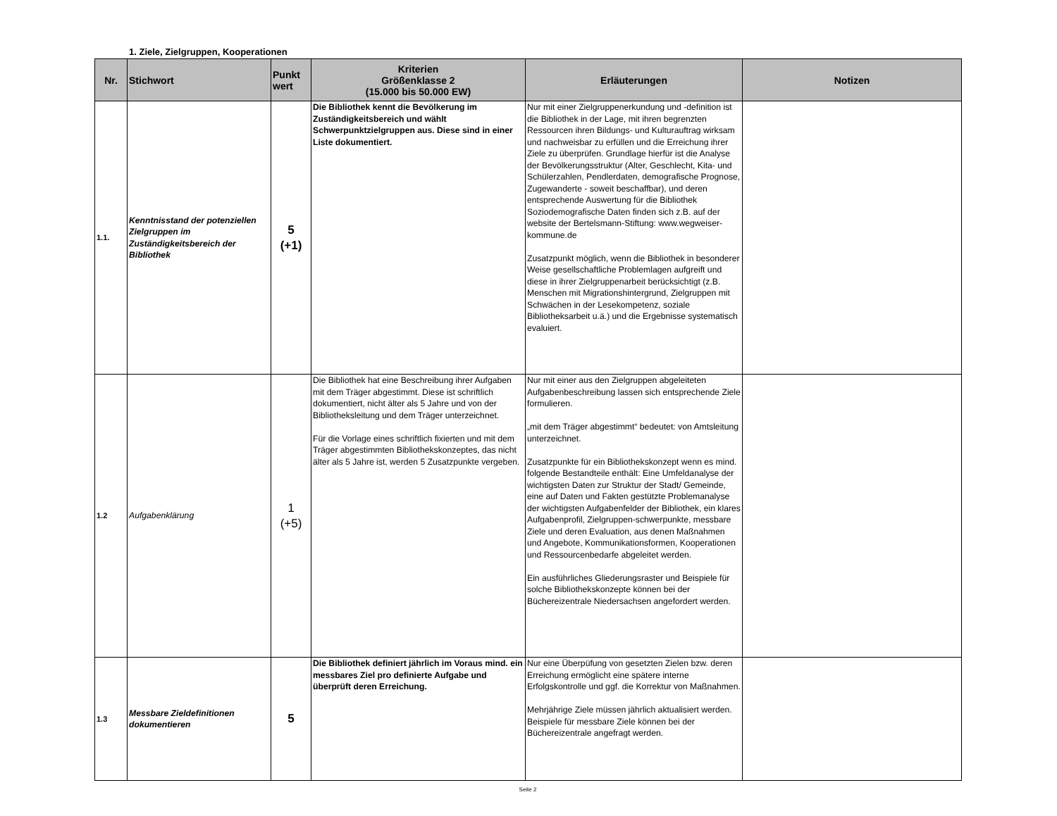1. Ziele, Zielgruppen, Kooperationen
| Nr. | Stichwort | Punkt wert | Kriterien Größenklasse 2 (15.000 bis 50.000 EW) | Erläuterungen | Notizen |
| --- | --- | --- | --- | --- | --- |
| 1.1. | Kenntnisstand der potenziellen Zielgruppen im Zuständigkeitsbereich der Bibliothek | 5 (+1) | Die Bibliothek kennt die Bevölkerung im Zuständigkeitsbereich und wählt Schwerpunktzielgruppen aus. Diese sind in einer Liste dokumentiert. | Nur mit einer Zielgruppenerkundung und -definition ist die Bibliothek in der Lage, mit ihren begrenzten Ressourcen ihren Bildungs- und Kulturauftrag wirksam und nachweisbar zu erfüllen und die Erreichung ihrer Ziele zu überprüfen. Grundlage hierfür ist die Analyse der Bevölkerungsstruktur (Alter, Geschlecht, Kita- und Schülerzahlen, Pendlerdaten, demografische Prognose, Zugewanderte - soweit beschaffbar), und deren entsprechende Auswertung für die Bibliothek Soziodemografische Daten finden sich z.B. auf der website der Bertelsmann-Stiftung: www.wegweiser-kommune.de Zusatzpunkt möglich, wenn die Bibliothek in besonderer Weise gesellschaftliche Problemlagen aufgreift und diese in ihrer Zielgruppenarbeit berücksichtigt (z.B. Menschen mit Migrationshintergrund, Zielgruppen mit Schwächen in der Lesekompetenz, soziale Bibliotheksarbeit u.ä.) und die Ergebnisse systematisch evaluiert. | |
| 1.2 | Aufgabenklärung | 1 (+5) | Die Bibliothek hat eine Beschreibung ihrer Aufgaben mit dem Träger abgestimmt. Diese ist schriftlich dokumentiert, nicht älter als 5 Jahre und von der Bibliotheksleitung und dem Träger unterzeichnet. Für die Vorlage eines schriftlich fixierten und mit dem Träger abgestimmten Bibliothekskonzeptes, das nicht älter als 5 Jahre ist, werden 5 Zusatzpunkte vergeben. | Nur mit einer aus den Zielgruppen abgeleiteten Aufgabenbeschreibung lassen sich entsprechende Ziele formulieren. „mit dem Träger abgestimmt“ bedeutet: von Amtsleitung unterzeichnet. Zusatzpunkte für ein Bibliothekskonzept wenn es mind. folgende Bestandteile enthält: Eine Umfeldanalyse der wichtigsten Daten zur Struktur der Stadt/ Gemeinde, eine auf Daten und Fakten gestützte Problemanalyse der wichtigsten Aufgabenfelder der Bibliothek, ein klares Aufgabenprofil, Zielgruppen-schwerpunkte, messbare Ziele und deren Evaluation, aus denen Maßnahmen und Angebote, Kommunikationsformen, Kooperationen und Ressourcenbedarfe abgeleitet werden. Ein ausführliches Gliederungsraster und Beispiele für solche Bibliothekskonzepte können bei der Büchereizentrale Niedersachsen angefordert werden. | |
| 1.3 | Messbare Zieldefinitionen dokumentieren | 5 | Die Bibliothek definiert jährlich im Voraus mind. ein messbares Ziel pro definierte Aufgabe und überprüft deren Erreichung. | Nur eine Überpüfung von gesetzten Zielen bzw. deren Erreichung ermöglicht eine spätere interne Erfolgskontrolle und ggf. die Korrektur von Maßnahmen. Mehrjährige Ziele müssen jährlich aktualisiert werden. Beispiele für messbare Ziele können bei der Büchereizentrale angefragt werden. | |
Seite 2